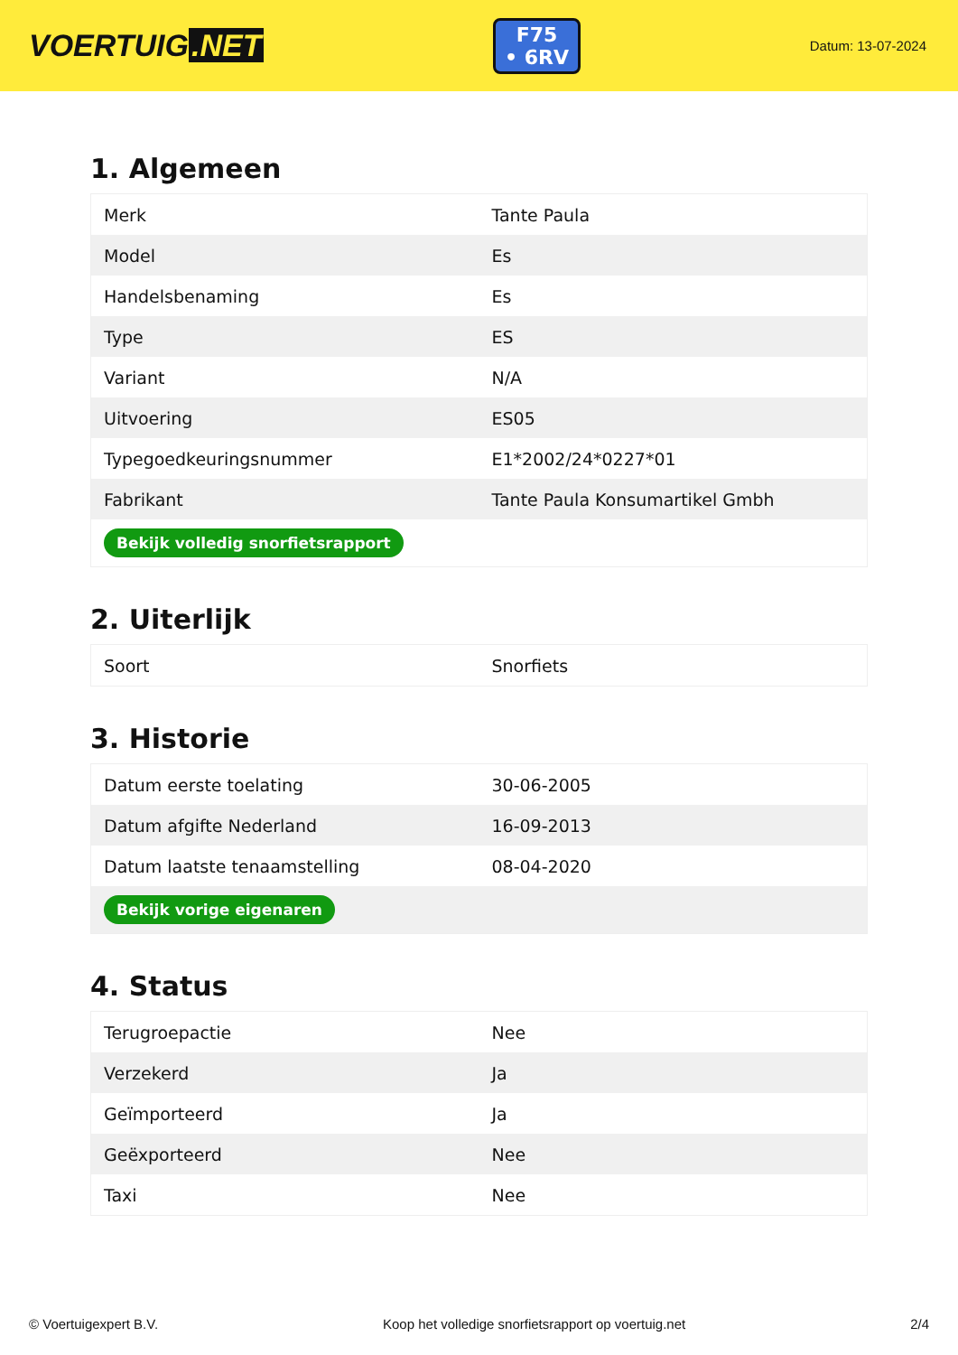VOERTUIG.NET
F75
• 6RV
Datum: 13-07-2024
1. Algemeen
| Merk | Tante Paula |
| Model | Es |
| Handelsbenaming | Es |
| Type | ES |
| Variant | N/A |
| Uitvoering | ES05 |
| Typegoedkeuringsnummer | E1*2002/24*0227*01 |
| Fabrikant | Tante Paula Konsumartikel Gmbh |
| Bekijk volledig snorfietsrapport | |
2. Uiterlijk
| Soort | Snorfiets |
3. Historie
| Datum eerste toelating | 30-06-2005 |
| Datum afgifte Nederland | 16-09-2013 |
| Datum laatste tenaamstelling | 08-04-2020 |
| Bekijk vorige eigenaren | |
4. Status
| Terugroepactie | Nee |
| Verzekerd | Ja |
| Geïmporteerd | Ja |
| Geëxporteerd | Nee |
| Taxi | Nee |
© Voertuigexpert B.V. Koop het volledige snorfietsrapport op voertuig.net 2/4